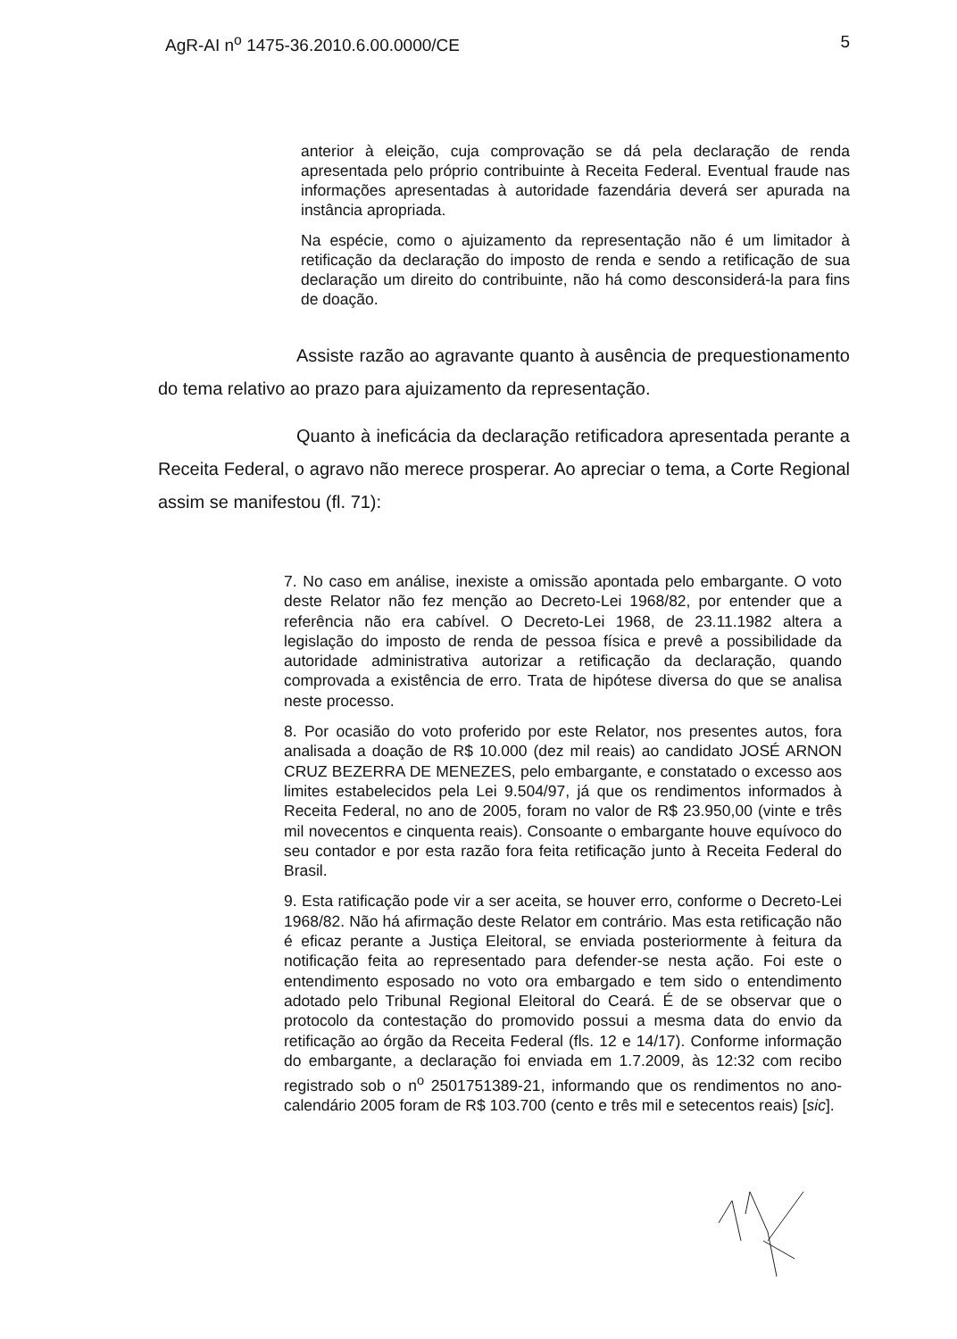AgR-AI n<sup>o</sup> 1475-36.2010.6.00.0000/CE 5
anterior à eleição, cuja comprovação se dá pela declaração de renda apresentada pelo próprio contribuinte à Receita Federal. Eventual fraude nas informações apresentadas à autoridade fazendária deverá ser apurada na instância apropriada.
Na espécie, como o ajuizamento da representação não é um limitador à retificação da declaração do imposto de renda e sendo a retificação de sua declaração um direito do contribuinte, não há como desconsiderá-la para fins de doação.
Assiste razão ao agravante quanto à ausência de prequestionamento do tema relativo ao prazo para ajuizamento da representação.
Quanto à ineficácia da declaração retificadora apresentada perante a Receita Federal, o agravo não merece prosperar. Ao apreciar o tema, a Corte Regional assim se manifestou (fl. 71):
7. No caso em análise, inexiste a omissão apontada pelo embargante. O voto deste Relator não fez menção ao Decreto-Lei 1968/82, por entender que a referência não era cabível. O Decreto-Lei 1968, de 23.11.1982 altera a legislação do imposto de renda de pessoa física e prevê a possibilidade da autoridade administrativa autorizar a retificação da declaração, quando comprovada a existência de erro. Trata de hipótese diversa do que se analisa neste processo.
8. Por ocasião do voto proferido por este Relator, nos presentes autos, fora analisada a doação de R$ 10.000 (dez mil reais) ao candidato JOSÉ ARNON CRUZ BEZERRA DE MENEZES, pelo embargante, e constatado o excesso aos limites estabelecidos pela Lei 9.504/97, já que os rendimentos informados à Receita Federal, no ano de 2005, foram no valor de R$ 23.950,00 (vinte e três mil novecentos e cinquenta reais). Consoante o embargante houve equívoco do seu contador e por esta razão fora feita retificação junto à Receita Federal do Brasil.
9. Esta ratificação pode vir a ser aceita, se houver erro, conforme o Decreto-Lei 1968/82. Não há afirmação deste Relator em contrário. Mas esta retificação não é eficaz perante a Justiça Eleitoral, se enviada posteriormente à feitura da notificação feita ao representado para defender-se nesta ação. Foi este o entendimento esposado no voto ora embargado e tem sido o entendimento adotado pelo Tribunal Regional Eleitoral do Ceará. É de se observar que o protocolo da contestação do promovido possui a mesma data do envio da retificação ao órgão da Receita Federal (fls. 12 e 14/17). Conforme informação do embargante, a declaração foi enviada em 1.7.2009, às 12:32 com recibo registrado sob o n<sup>o</sup> 2501751389-21, informando que os rendimentos no ano-calendário 2005 foram de R$ 103.700 (cento e três mil e setecentos reais) [sic].